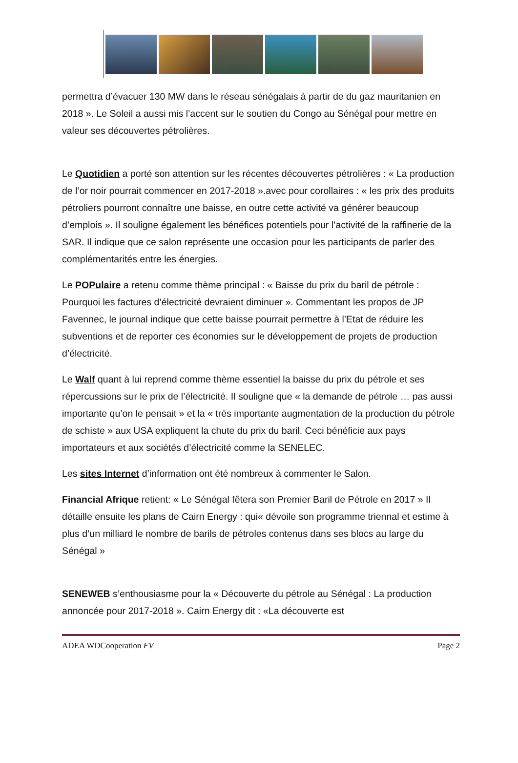permettra d’évacuer 130 MW dans le réseau sénégalais à partir de du gaz mauritanien en 2018 ». Le Soleil a aussi mis l’accent sur le soutien du Congo au Sénégal pour mettre en valeur ses découvertes pétrolières.
Le Quotidien a porté son attention sur les récentes découvertes pétrolières : « La production de l’or noir pourrait commencer en 2017-2018 ».avec pour corollaires : « les prix des produits pétroliers pourront connaître une baisse, en outre cette activité va générer beaucoup d’emplois ». Il souligne également les bénéfices potentiels pour l’activité de la raffinerie de la SAR. Il indique que ce salon représente une occasion pour les participants de parler des complémentarités entre les énergies.
Le POPulaire a retenu comme thème principal : « Baisse du prix du baril de pétrole : Pourquoi les factures d’électricité devraient diminuer ». Commentant les propos de JP Favennec, le journal indique que cette baisse pourrait permettre à l’Etat de réduire les subventions et de reporter ces économies sur le développement de projets de production d’électricité.
Le Walf quant à lui reprend comme thème essentiel la baisse du prix du pétrole et ses répercussions sur le prix de l’électricité. Il souligne que « la demande de pétrole … pas aussi importante qu’on le pensait » et la « très importante augmentation de la production du pétrole de schiste » aux USA expliquent la chute du prix du baril. Ceci bénéficie aux pays importateurs et aux sociétés d’électricité comme la SENELEC.
Les sites Internet d’information ont été nombreux à commenter le Salon.
Financial Afrique retient: « Le Sénégal fêtera son Premier Baril de Pétrole en 2017 » Il détaille ensuite les plans de Cairn Energy : qui« dévoile son programme triennal et estime à plus d’un milliard le nombre de barils de pétroles contenus dans ses blocs au large du Sénégal »
SENEWEB s’enthousiasme pour la « Découverte du pétrole au Sénégal : La production annoncée pour 2017-2018 ». Cairn Energy dit : «La découverte est
ADEA WDCooperation FV Page 2